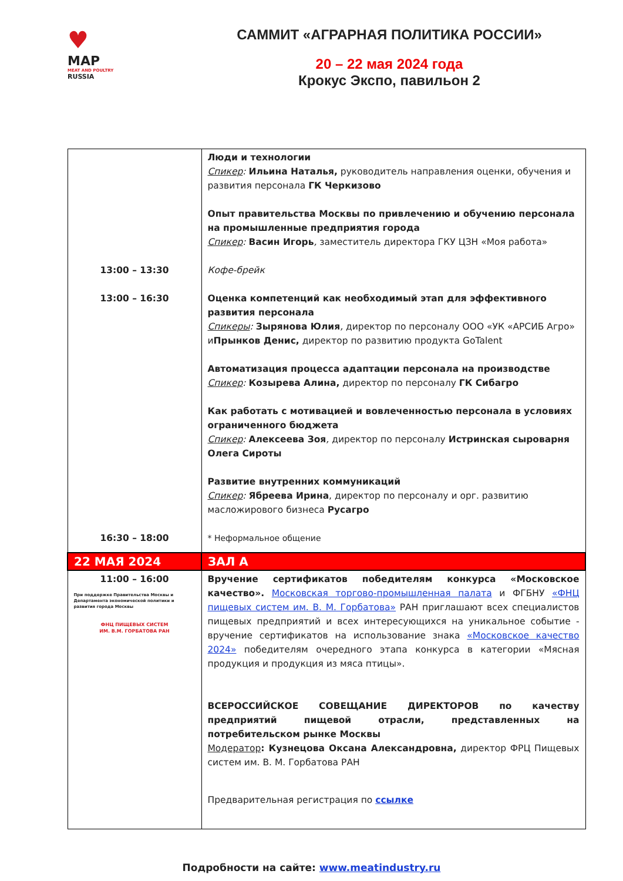♥
MAP
MEAT AND POULTRY
RUSSIA
САММИТ «АГРАРНАЯ ПОЛИТИКА РОССИИ»
20 – 22 мая 2024 года
Крокус Экспо, павильон 2
| 13:00 – 13:30 13:00 – 16:30 16:30 – 18:00 | Люди и технологии Спикер : Ильина Наталья, руководитель направления оценки, обучения и развития персонала ГК Черкизово Опыт правительства Москвы по привлечению и обучению персонала на промышленные предприятия города Спикер : Васин Игорь , заместитель директора ГКУ ЦЗН «Моя работа» Кофе-брейк Оценка компетенций как необходимый этап для эффективного развития персонала Спикеры : Зырянова Юлия , директор по персоналу ООО «УК «АРСИБ Агро» и Прынков Денис, директор по развитию продукта GoTalent Автоматизация процесса адаптации персонала на производстве Спикер : Козырева Алина, директор по персоналу ГК Сибагро Как работать с мотивацией и вовлеченностью персонала в условиях ограниченного бюджета Спикер : Алексеева Зоя , директор по персоналу Истринская сыроварня Олега Сироты Развитие внутренних коммуникаций Спикер : Ябреева Ирина , директор по персоналу и орг. развитию масложирового бизнеса Русагро * Неформальное общение |
| 22 МАЯ 2024 | ЗАЛ А |
| 11:00 – 16:00 При поддержке Правительства Москвы и Департамента экономической политики и развития города Москвы ФНЦ ПИЩЕВЫХ СИСТЕМ ИМ. В.М. ГОРБАТОВА РАН | Вручение сертификатов победителям конкурса «Московское качество». Московская торгово-промышленная палата и ФГБНУ «ФНЦ пищевых систем им. В. М. Горбатова» РАН приглашают всех специалистов пищевых предприятий и всех интересующихся на уникальное событие - вручение сертификатов на использование знака «Московское качество 2024» победителям очередного этапа конкурса в категории «Мясная продукция и продукция из мяса птицы». ВСЕРОССИЙСКОЕ СОВЕЩАНИЕ ДИРЕКТОРОВ по качеству предприятий пищевой отрасли, представленных на потребительском рынке Москвы Модератор : Кузнецова Оксана Александровна, директор ФРЦ Пищевых систем им. В. М. Горбатова РАН Предварительная регистрация по ссылке |
Подробности на сайте: www.meatindustry.ru